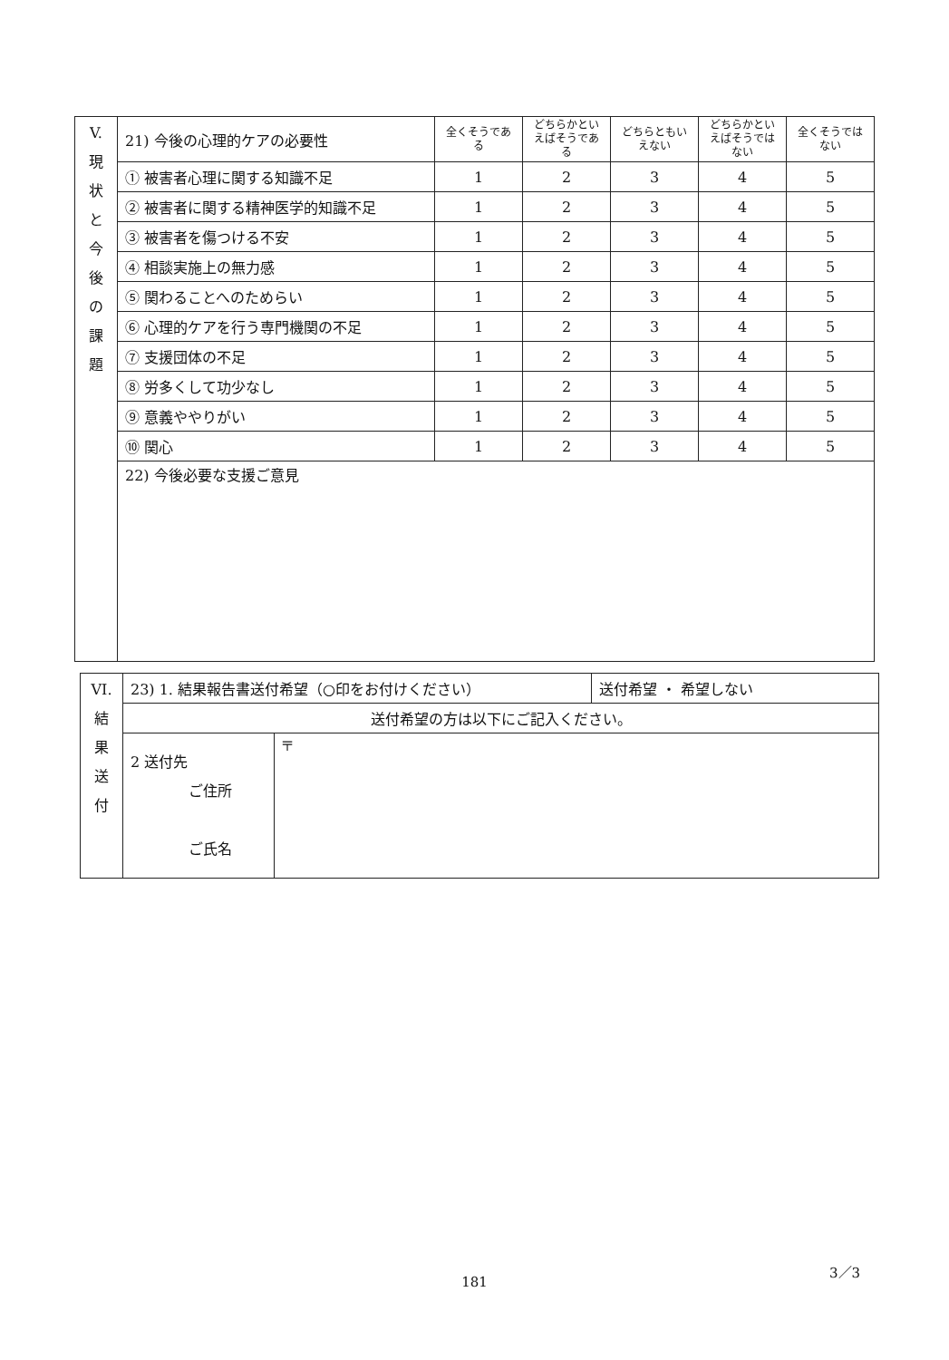| V. 現 状 と 今 後 の 課 題 | 21) 今後の心理的ケアの必要性 | 全くそうである | どちらかといえばそうである | どちらともいえない | どちらかといえばそうではない | 全くそうではない |
| | ① 被害者心理に関する知識不足 | 1 | 2 | 3 | 4 | 5 |
| | ② 被害者に関する精神医学的知識不足 | 1 | 2 | 3 | 4 | 5 |
| | ③ 被害者を傷つける不安 | 1 | 2 | 3 | 4 | 5 |
| | ④ 相談実施上の無力感 | 1 | 2 | 3 | 4 | 5 |
| | ⑤ 関わることへのためらい | 1 | 2 | 3 | 4 | 5 |
| | ⑥ 心理的ケアを行う専門機関の不足 | 1 | 2 | 3 | 4 | 5 |
| | ⑦ 支援団体の不足 | 1 | 2 | 3 | 4 | 5 |
| | ⑧ 労多くして功少なし | 1 | 2 | 3 | 4 | 5 |
| | ⑨ 意義ややりがい | 1 | 2 | 3 | 4 | 5 |
| | ⑩ 関心 | 1 | 2 | 3 | 4 | 5 |
| | 22) 今後必要な支援ご意見 | | | | | |
| VI. 結 果 送 付 | 23) 1. 結果報告書送付希望（○印をお付けください） | | 送付希望 ・ 希望しない |
| | 送付希望の方は以下にご記入ください。 | | |
| | 2 送付先 ご住所 ご氏名 | 〒 | |
3／3
181